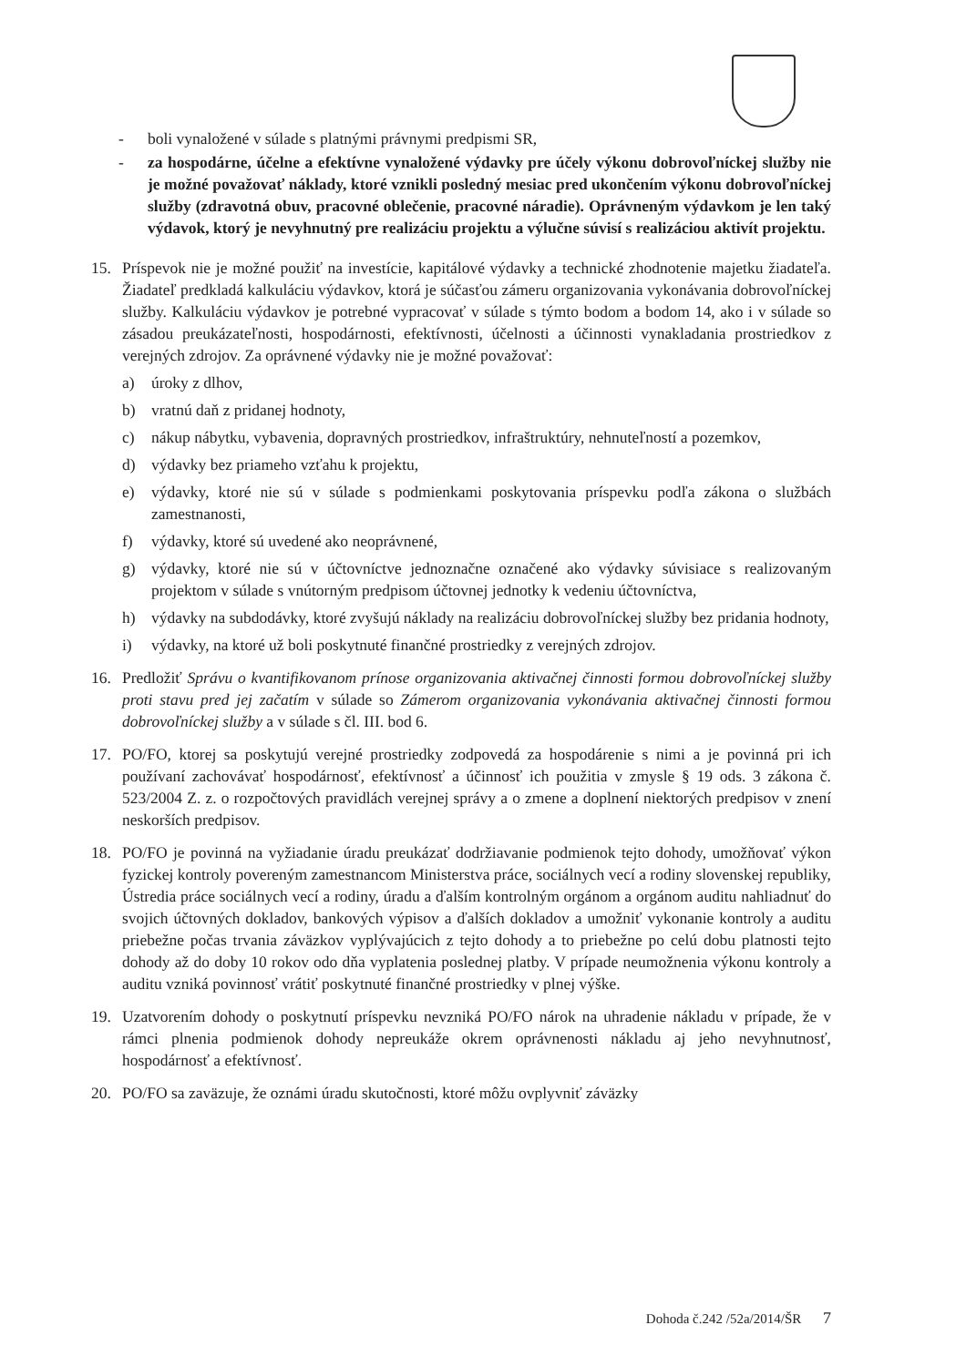- boli vynaložené v súlade s platnými právnymi predpismi SR,
- za hospodárne, účelne a efektívne vynaložené výdavky pre účely výkonu dobrovoľníckej služby nie je možné považovať náklady, ktoré vznikli posledný mesiac pred ukončením výkonu dobrovoľníckej služby (zdravotná obuv, pracovné oblečenie, pracovné náradie). Oprávneným výdavkom je len taký výdavok, ktorý je nevyhnutný pre realizáciu projektu a výlučne súvisí s realizáciou aktivít projektu.
15. Príspevok nie je možné použiť na investície, kapitálové výdavky a technické zhodnotenie majetku žiadateľa. Žiadateľ predkladá kalkuláciu výdavkov, ktorá je súčasťou zámeru organizovania vykonávania dobrovoľníckej služby. Kalkuláciu výdavkov je potrebné vypracovať v súlade s týmto bodom a bodom 14, ako i v súlade so zásadou preukázateľnosti, hospodárnosti, efektívnosti, účelnosti a účinnosti vynakladania prostriedkov z verejných zdrojov. Za oprávnené výdavky nie je možné považovať:
a) úroky z dlhov,
b) vratnú daň z pridanej hodnoty,
c) nákup nábytku, vybavenia, dopravných prostriedkov, infraštruktúry, nehnuteľností a pozemkov,
d) výdavky bez priameho vzťahu k projektu,
e) výdavky, ktoré nie sú v súlade s podmienkami poskytovania príspevku podľa zákona o službách zamestnanosti,
f) výdavky, ktoré sú uvedené ako neoprávnené,
g) výdavky, ktoré nie sú v účtovníctve jednoznačne označené ako výdavky súvisiace s realizovaným projektom v súlade s vnútorným predpisom účtovnej jednotky k vedeniu účtovníctva,
h) výdavky na subdodávky, ktoré zvyšujú náklady na realizáciu dobrovoľníckej služby bez pridania hodnoty,
i) výdavky, na ktoré už boli poskytnuté finančné prostriedky z verejných zdrojov.
16. Predložiť Správu o kvantifikovanom prínose organizovania aktivačnej činnosti formou dobrovoľníckej služby proti stavu pred jej začatím v súlade so Zámerom organizovania vykonávania aktivačnej činnosti formou dobrovoľníckej služby a v súlade s čl. III. bod 6.
17. PO/FO, ktorej sa poskytujú verejné prostriedky zodpovedá za hospodárenie s nimi a je povinná pri ich používaní zachovávať hospodárnosť, efektívnosť a účinnosť ich použitia v zmysle § 19 ods. 3 zákona č. 523/2004 Z. z. o rozpočtových pravidlách verejnej správy a o zmene a doplnení niektorých predpisov v znení neskorších predpisov.
18. PO/FO je povinná na vyžiadanie úradu preukázať dodržiavanie podmienok tejto dohody, umožňovať výkon fyzickej kontroly povereným zamestnancom Ministerstva práce, sociálnych vecí a rodiny slovenskej republiky, Ústredia práce sociálnych vecí a rodiny, úradu a ďalším kontrolným orgánom a orgánom auditu nahliadnuť do svojich účtovných dokladov, bankových výpisov a ďalších dokladov a umožniť vykonanie kontroly a auditu priebežne počas trvania záväzkov vyplývajúcich z tejto dohody a to priebežne po celú dobu platnosti tejto dohody až do doby 10 rokov odo dňa vyplatenia poslednej platby. V prípade neumožnenia výkonu kontroly a auditu vzniká povinnosť vrátiť poskytnuté finančné prostriedky v plnej výške.
19. Uzatvorením dohody o poskytnutí príspevku nevzniká PO/FO nárok na uhradenie nákladu v prípade, že v rámci plnenia podmienok dohody nepreukáže okrem oprávnenosti nákladu aj jeho nevyhnutnosť, hospodárnosť a efektívnosť.
20. PO/FO sa zaväzuje, že oznámi úradu skutočnosti, ktoré môžu ovplyvniť záväzky
Dohoda č.242 /52a/2014/ŠR 7